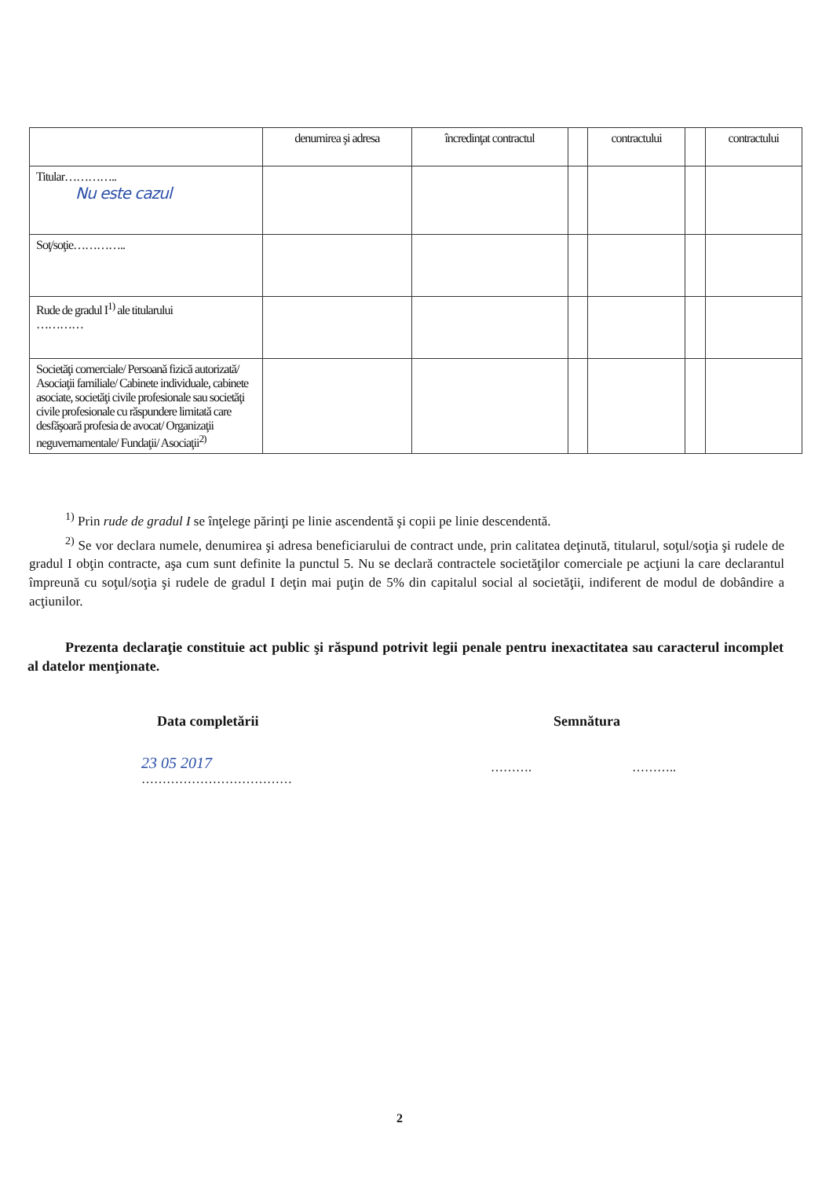| | denumirea şi adresa | încredinţat contractul | | contractului | | contractului |
| --- | --- | --- | --- | --- | --- | --- |
| Titular………….. Nu este cazul | | | | | | |
| Soţ/soţie………….. | | | | | | |
| Rude de gradul I<sup>1)</sup> ale titularului ………… | | | | | | |
| Societăţi comerciale/ Persoană fizică autorizată/ Asociaţii familiale/ Cabinete individuale, cabinete asociate, societăţi civile profesionale sau societăţi civile profesionale cu răspundere limitată care desfăşoară profesia de avocat/ Organizaţii neguvernamentale/ Fundaţii/ Asociaţii<sup>2)</sup> | | | | | | |
<sup>1)</sup> Prin rude de gradul I se înţelege părinţi pe linie ascendentă şi copii pe linie descendentă.
<sup>2)</sup> Se vor declara numele, denumirea şi adresa beneficiarului de contract unde, prin calitatea deţinută, titularul, soţul/soţia şi rudele de gradul I obţin contracte, aşa cum sunt definite la punctul 5. Nu se declară contractele societăţilor comerciale pe acţiuni la care declarantul împreună cu soţul/soţia şi rudele de gradul I deţin mai puţin de 5% din capitalul social al societăţii, indiferent de modul de dobândire a acţiunilor.
Prezenta declaraţie constituie act public şi răspund potrivit legii penale pentru inexactitatea sau caracterul incomplet al datelor menţionate.
Data completării Semnătura
23 05 2017
………………………………
………. ………..
2